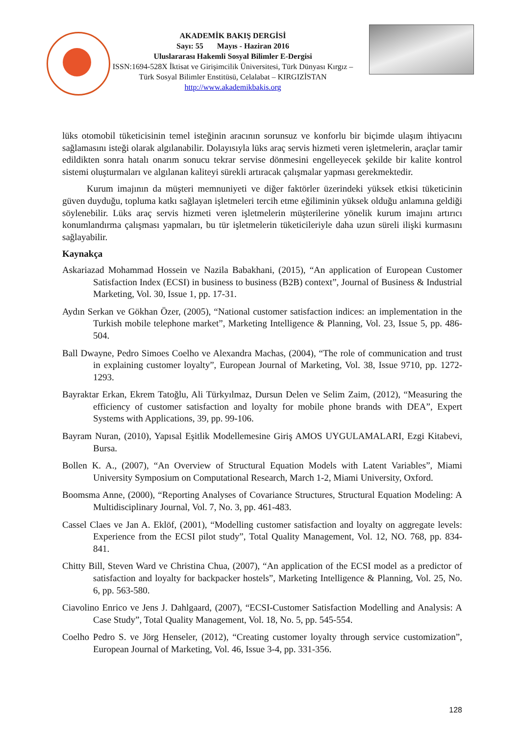AKADEMİK BAKIŞ DERGİSİ
Sayı: 55 Mayıs - Haziran 2016
Uluslararası Hakemli Sosyal Bilimler E-Dergisi
ISSN:1694-528X İktisat ve Girişimcilik Üniversitesi, Türk Dünyası Kırgız – Türk Sosyal Bilimler Enstitüsü, Celalabat – KIRGIZİSTAN
http://www.akademikbakis.org
lüks otomobil tüketicisinin temel isteğinin aracının sorunsuz ve konforlu bir biçimde ulaşım ihtiyacını sağlamasını isteği olarak algılanabilir. Dolayısıyla lüks araç servis hizmeti veren işletmelerin, araçlar tamir edildikten sonra hatalı onarım sonucu tekrar servise dönmesini engelleyecek şekilde bir kalite kontrol sistemi oluşturmaları ve algılanan kaliteyi sürekli artıracak çalışmalar yapması gerekmektedir.
Kurum imajının da müşteri memnuniyeti ve diğer faktörler üzerindeki yüksek etkisi tüketicinin güven duyduğu, topluma katkı sağlayan işletmeleri tercih etme eğiliminin yüksek olduğu anlamına geldiği söylenebilir. Lüks araç servis hizmeti veren işletmelerin müşterilerine yönelik kurum imajını artırıcı konumlandırma çalışması yapmaları, bu tür işletmelerin tüketicileriyle daha uzun süreli ilişki kurmasını sağlayabilir.
Kaynakça
Askariazad Mohammad Hossein ve Nazila Babakhani, (2015), “An application of European Customer Satisfaction Index (ECSI) in business to business (B2B) context”, Journal of Business & Industrial Marketing, Vol. 30, Issue 1, pp. 17-31.
Aydın Serkan ve Gökhan Özer, (2005), “National customer satisfaction indices: an implementation in the Turkish mobile telephone market”, Marketing Intelligence & Planning, Vol. 23, Issue 5, pp. 486-504.
Ball Dwayne, Pedro Simoes Coelho ve Alexandra Machas, (2004), “The role of communication and trust in explaining customer loyalty”, European Journal of Marketing, Vol. 38, Issue 9710, pp. 1272-1293.
Bayraktar Erkan, Ekrem Tatoğlu, Ali Türkyılmaz, Dursun Delen ve Selim Zaim, (2012), “Measuring the efficiency of customer satisfaction and loyalty for mobile phone brands with DEA”, Expert Systems with Applications, 39, pp. 99-106.
Bayram Nuran, (2010), Yapısal Eşitlik Modellemesine Giriş AMOS UYGULAMALARI, Ezgi Kitabevi, Bursa.
Bollen K. A., (2007), “An Overview of Structural Equation Models with Latent Variables”, Miami University Symposium on Computational Research, March 1-2, Miami University, Oxford.
Boomsma Anne, (2000), “Reporting Analyses of Covariance Structures, Structural Equation Modeling: A Multidisciplinary Journal, Vol. 7, No. 3, pp. 461-483.
Cassel Claes ve Jan A. Eklöf, (2001), “Modelling customer satisfaction and loyalty on aggregate levels: Experience from the ECSI pilot study”, Total Quality Management, Vol. 12, NO. 768, pp. 834-841.
Chitty Bill, Steven Ward ve Christina Chua, (2007), “An application of the ECSI model as a predictor of satisfaction and loyalty for backpacker hostels”, Marketing Intelligence & Planning, Vol. 25, No. 6, pp. 563-580.
Ciavolino Enrico ve Jens J. Dahlgaard, (2007), “ECSI-Customer Satisfaction Modelling and Analysis: A Case Study”, Total Quality Management, Vol. 18, No. 5, pp. 545-554.
Coelho Pedro S. ve Jörg Henseler, (2012), “Creating customer loyalty through service customization”, European Journal of Marketing, Vol. 46, Issue 3-4, pp. 331-356.
128